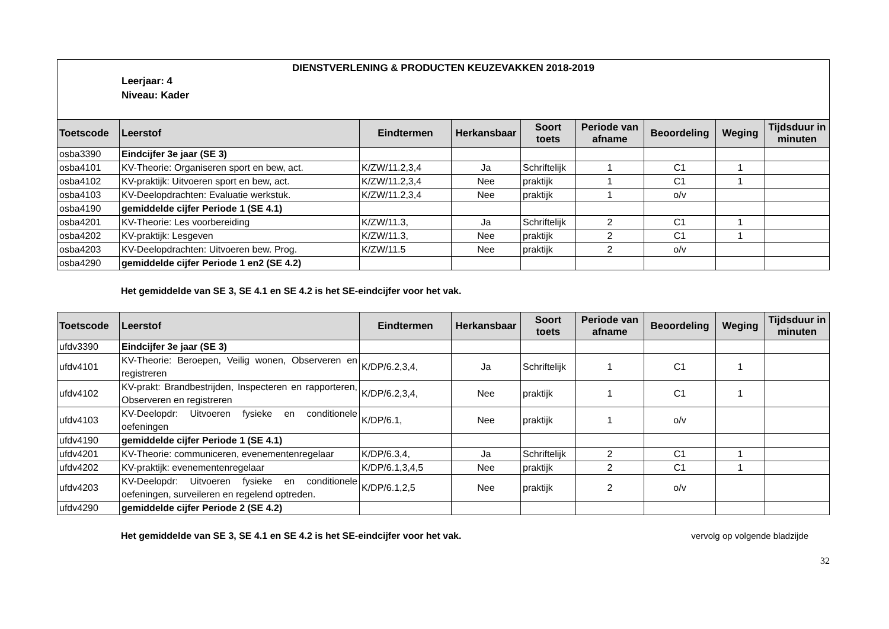DIENSTVERLENING & PRODUCTEN KEUZEVAKKEN 2018-2019
Leerjaar: 4
Niveau: Kader
| Toetscode | Leerstof | Eindtermen | Herkansbaar | Soort toets | Periode van afname | Beoordeling | Weging | Tijdsduur in minuten |
| --- | --- | --- | --- | --- | --- | --- | --- | --- |
| osba3390 | Eindcijfer 3e jaar (SE 3) | | | | | | | |
| osba4101 | KV-Theorie: Organiseren sport en bew, act. | K/ZW/11.2,3,4 | Ja | Schriftelijk | 1 | C1 | 1 | |
| osba4102 | KV-praktijk: Uitvoeren sport en bew, act. | K/ZW/11.2,3,4 | Nee | praktijk | 1 | C1 | 1 | |
| osba4103 | KV-Deelopdrachten: Evaluatie werkstuk. | K/ZW/11.2,3,4 | Nee | praktijk | 1 | o/v | | |
| osba4190 | gemiddelde cijfer Periode 1 (SE 4.1) | | | | | | | |
| osba4201 | KV-Theorie: Les voorbereiding | K/ZW/11.3, | Ja | Schriftelijk | 2 | C1 | 1 | |
| osba4202 | KV-praktijk: Lesgeven | K/ZW/11.3, | Nee | praktijk | 2 | C1 | 1 | |
| osba4203 | KV-Deelopdrachten: Uitvoeren bew. Prog. | K/ZW/11.5 | Nee | praktijk | 2 | o/v | | |
| osba4290 | gemiddelde cijfer Periode 1 en2 (SE 4.2) | | | | | | | |
Het gemiddelde van SE 3, SE 4.1 en SE 4.2 is het SE-eindcijfer voor het vak.
| Toetscode | Leerstof | Eindtermen | Herkansbaar | Soort toets | Periode van afname | Beoordeling | Weging | Tijdsduur in minuten |
| --- | --- | --- | --- | --- | --- | --- | --- | --- |
| ufdv3390 | Eindcijfer 3e jaar (SE 3) | | | | | | | |
| ufdv4101 | KV-Theorie: Beroepen, Veilig wonen, Observeren en registreren | K/DP/6.2,3,4, | Ja | Schriftelijk | 1 | C1 | 1 | |
| ufdv4102 | KV-prakt: Brandbestrijden, Inspecteren en rapporteren, Observeren en registreren | K/DP/6.2,3,4, | Nee | praktijk | 1 | C1 | 1 | |
| ufdv4103 | KV-Deelopdr: Uitvoeren fysieke en conditionele oefeningen | K/DP/6.1, | Nee | praktijk | 1 | o/v | | |
| ufdv4190 | gemiddelde cijfer Periode 1 (SE 4.1) | | | | | | | |
| ufdv4201 | KV-Theorie: communiceren, evenementenregelaar | K/DP/6.3,4, | Ja | Schriftelijk | 2 | C1 | 1 | |
| ufdv4202 | KV-praktijk: evenementenregelaar | K/DP/6.1,3,4,5 | Nee | praktijk | 2 | C1 | 1 | |
| ufdv4203 | KV-Deelopdr: Uitvoeren fysieke en conditionele oefeningen, surveileren en regelend optreden. | K/DP/6.1,2,5 | Nee | praktijk | 2 | o/v | | |
| ufdv4290 | gemiddelde cijfer Periode 2 (SE 4.2) | | | | | | | |
Het gemiddelde van SE 3, SE 4.1 en SE 4.2 is het SE-eindcijfer voor het vak. vervolg op volgende bladzijde
32